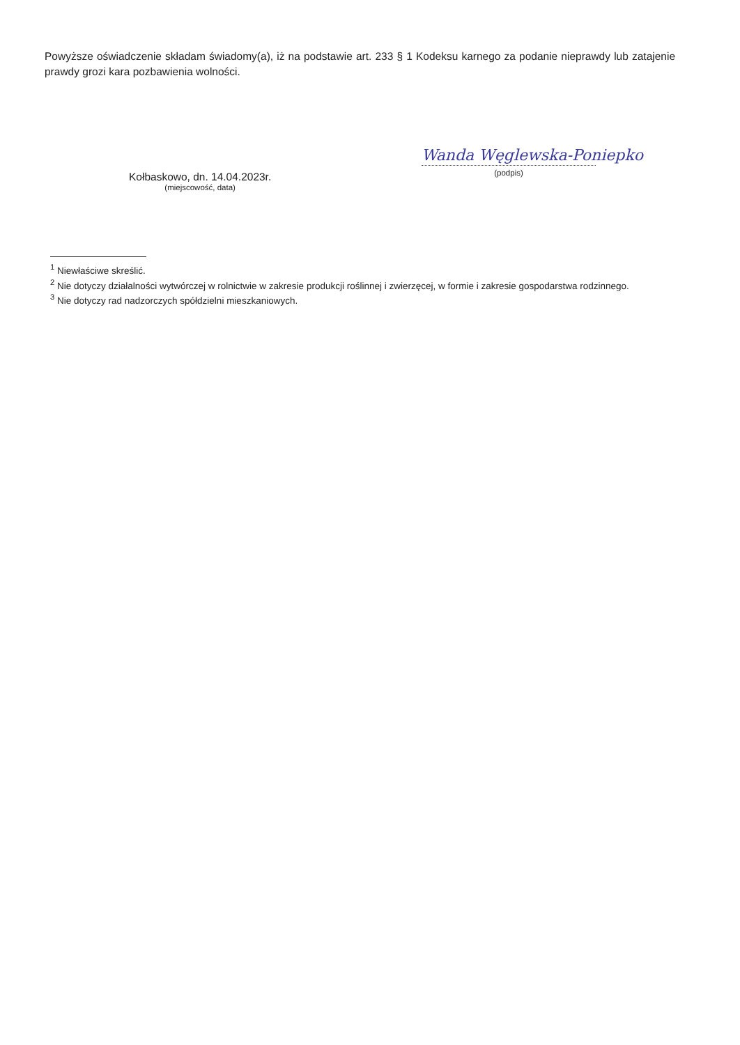Powyższe oświadczenie składam świadomy(a), iż na podstawie art. 233 § 1 Kodeksu karnego za podanie nieprawdy lub zatajenie prawdy grozi kara pozbawienia wolności.
Kołbaskowo, dn. 14.04.2023r.
(miejscowość, data)
Wanda Węglewska-Poniepko
(podpis)
<sup>1</sup> Niewłaściwe skreślić.
<sup>2</sup> Nie dotyczy działalności wytwórczej w rolnictwie w zakresie produkcji roślinnej i zwierzęcej, w formie i zakresie gospodarstwa rodzinnego.
<sup>3</sup> Nie dotyczy rad nadzorczych spółdzielni mieszkaniowych.